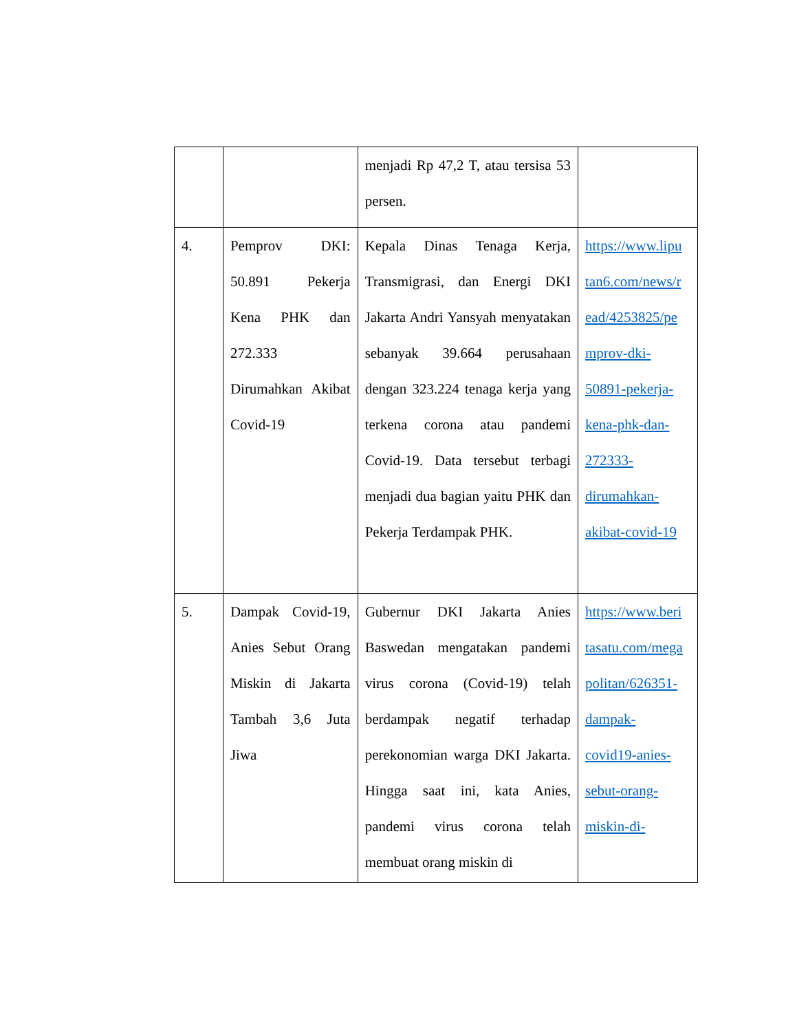| | | menjadi Rp 47,2 T, atau tersisa 53 persen. | |
| 4. | Pemprov DKI: 50.891 Pekerja Kena PHK dan 272.333 Dirumahkan Akibat Covid-19 | Kepala Dinas Tenaga Kerja, Transmigrasi, dan Energi DKI Jakarta Andri Yansyah menyatakan sebanyak 39.664 perusahaan dengan 323.224 tenaga kerja yang terkena corona atau pandemi Covid-19. Data tersebut terbagi menjadi dua bagian yaitu PHK dan Pekerja Terdampak PHK. | https://www.lipu tan6.com/news/r ead/4253825/pe mprov-dki- 50891-pekerja- kena-phk-dan- 272333- dirumahkan- akibat-covid-19 |
| 5. | Dampak Covid-19, Anies Sebut Orang Miskin di Jakarta Tambah 3,6 Juta Jiwa | Gubernur DKI Jakarta Anies Baswedan mengatakan pandemi virus corona (Covid-19) telah berdampak negatif terhadap perekonomian warga DKI Jakarta. Hingga saat ini, kata Anies, pandemi virus corona telah membuat orang miskin di | https://www.beri tasatu.com/mega politan/626351- dampak- covid19-anies- sebut-orang- miskin-di- |